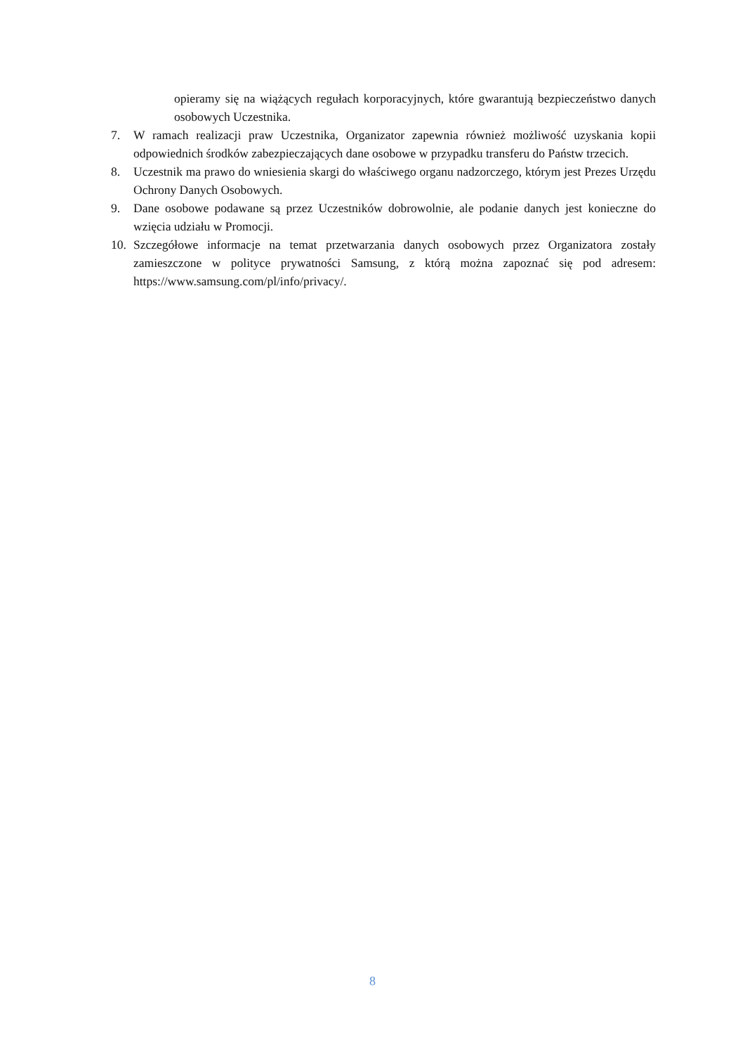opieramy się na wiążących regułach korporacyjnych, które gwarantują bezpieczeństwo danych osobowych Uczestnika.
7. W ramach realizacji praw Uczestnika, Organizator zapewnia również możliwość uzyskania kopii odpowiednich środków zabezpieczających dane osobowe w przypadku transferu do Państw trzecich.
8. Uczestnik ma prawo do wniesienia skargi do właściwego organu nadzorczego, którym jest Prezes Urzędu Ochrony Danych Osobowych.
9. Dane osobowe podawane są przez Uczestników dobrowolnie, ale podanie danych jest konieczne do wzięcia udziału w Promocji.
10. Szczegółowe informacje na temat przetwarzania danych osobowych przez Organizatora zostały zamieszczone w polityce prywatności Samsung, z którą można zapoznać się pod adresem: https://www.samsung.com/pl/info/privacy/.
8